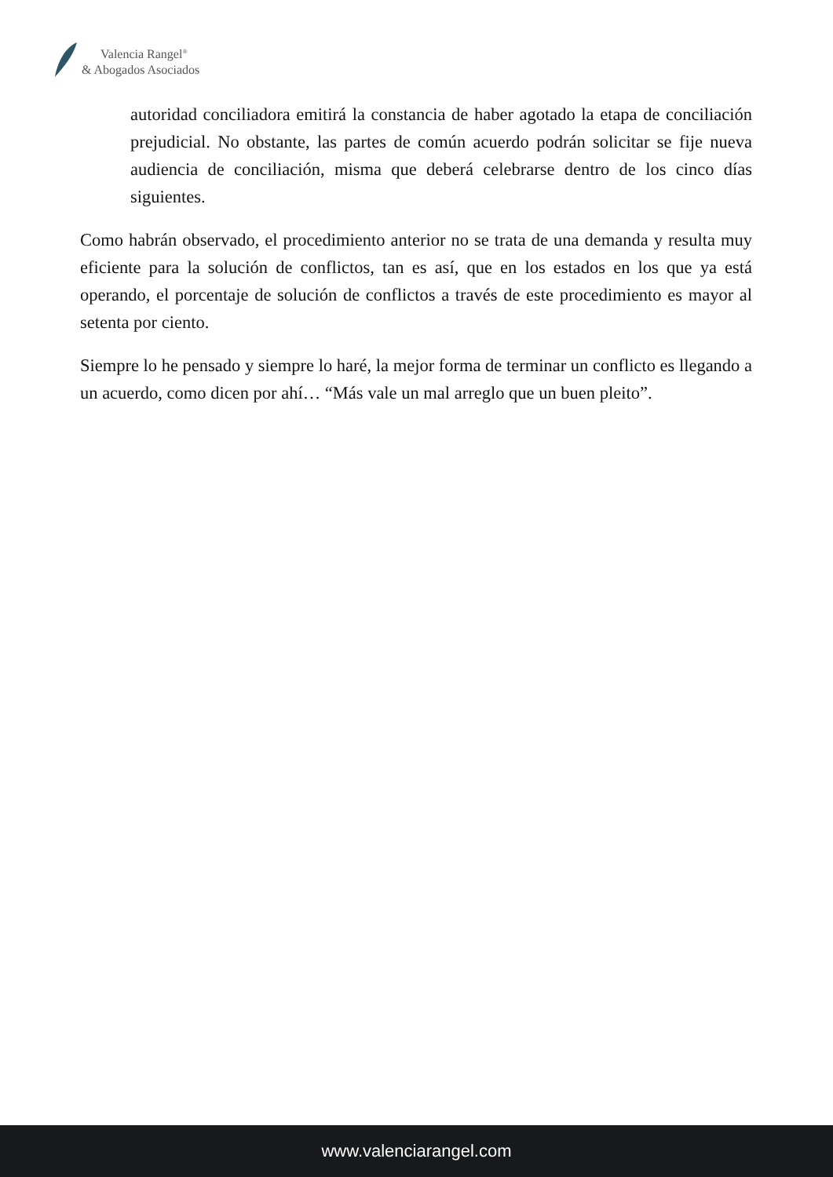Valencia Rangel<sup>®</sup>
& Abogados Asociados
autoridad conciliadora emitirá la constancia de haber agotado la etapa de conciliación prejudicial. No obstante, las partes de común acuerdo podrán solicitar se fije nueva audiencia de conciliación, misma que deberá celebrarse dentro de los cinco días siguientes.
Como habrán observado, el procedimiento anterior no se trata de una demanda y resulta muy eficiente para la solución de conflictos, tan es así, que en los estados en los que ya está operando, el porcentaje de solución de conflictos a través de este procedimiento es mayor al setenta por ciento.
Siempre lo he pensado y siempre lo haré, la mejor forma de terminar un conflicto es llegando a un acuerdo, como dicen por ahí… “Más vale un mal arreglo que un buen pleito”.
www.valenciarangel.com